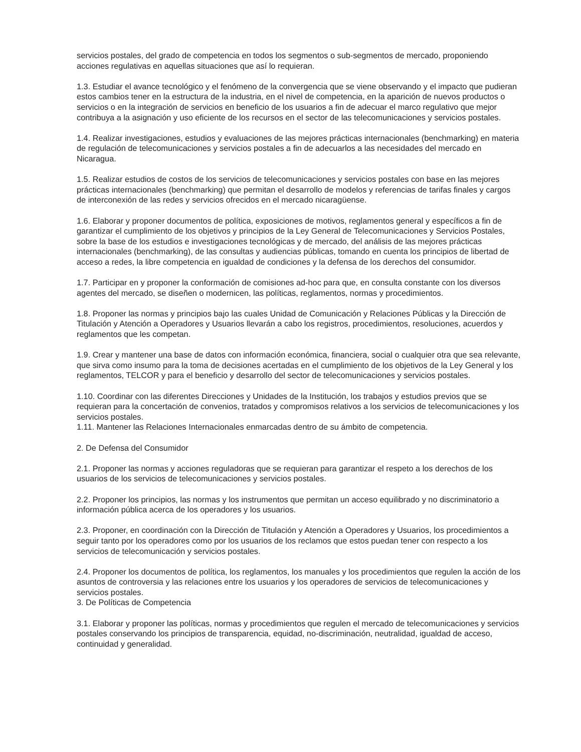servicios postales, del grado de competencia en todos los segmentos o sub-segmentos de mercado, proponiendo acciones regulativas en aquellas situaciones que así lo requieran.
1.3. Estudiar el avance tecnológico y el fenómeno de la convergencia que se viene observando y el impacto que pudieran estos cambios tener en la estructura de la industria, en el nivel de competencia, en la aparición de nuevos productos o servicios o en la integración de servicios en beneficio de los usuarios a fin de adecuar el marco regulativo que mejor contribuya a la asignación y uso eficiente de los recursos en el sector de las telecomunicaciones y servicios postales.
1.4. Realizar investigaciones, estudios y evaluaciones de las mejores prácticas internacionales (benchmarking) en materia de regulación de telecomunicaciones y servicios postales a fin de adecuarlos a las necesidades del mercado en Nicaragua.
1.5. Realizar estudios de costos de los servicios de telecomunicaciones y servicios postales con base en las mejores prácticas internacionales (benchmarking) que permitan el desarrollo de modelos y referencias de tarifas finales y cargos de interconexión de las redes y servicios ofrecidos en el mercado nicaragüense.
1.6. Elaborar y proponer documentos de política, exposiciones de motivos, reglamentos general y específicos a fin de garantizar el cumplimiento de los objetivos y principios de la Ley General de Telecomunicaciones y Servicios Postales, sobre la base de los estudios e investigaciones tecnológicas y de mercado, del análisis de las mejores prácticas internacionales (benchmarking), de las consultas y audiencias públicas, tomando en cuenta los principios de libertad de acceso a redes, la libre competencia en igualdad de condiciones y la defensa de los derechos del consumidor.
1.7. Participar en y proponer la conformación de comisiones ad-hoc para que, en consulta constante con los diversos agentes del mercado, se diseñen o modernicen, las políticas, reglamentos, normas y procedimientos.
1.8. Proponer las normas y principios bajo las cuales Unidad de Comunicación y Relaciones Públicas y la Dirección de Titulación y Atención a Operadores y Usuarios llevarán a cabo los registros, procedimientos, resoluciones, acuerdos y reglamentos que les competan.
1.9. Crear y mantener una base de datos con información económica, financiera, social o cualquier otra que sea relevante, que sirva como insumo para la toma de decisiones acertadas en el cumplimiento de los objetivos de la Ley General y los reglamentos, TELCOR y para el beneficio y desarrollo del sector de telecomunicaciones y servicios postales.
1.10. Coordinar con las diferentes Direcciones y Unidades de la Institución, los trabajos y estudios previos que se requieran para la concertación de convenios, tratados y compromisos relativos a los servicios de telecomunicaciones y los servicios postales.
1.11. Mantener las Relaciones Internacionales enmarcadas dentro de su ámbito de competencia.
2. De Defensa del Consumidor
2.1. Proponer las normas y acciones reguladoras que se requieran para garantizar el respeto a los derechos de los usuarios de los servicios de telecomunicaciones y servicios postales.
2.2. Proponer los principios, las normas y los instrumentos que permitan un acceso equilibrado y no discriminatorio a información pública acerca de los operadores y los usuarios.
2.3. Proponer, en coordinación con la Dirección de Titulación y Atención a Operadores y Usuarios, los procedimientos a seguir tanto por los operadores como por los usuarios de los reclamos que estos puedan tener con respecto a los servicios de telecomunicación y servicios postales.
2.4. Proponer los documentos de política, los reglamentos, los manuales y los procedimientos que regulen la acción de los asuntos de controversia y las relaciones entre los usuarios y los operadores de servicios de telecomunicaciones y servicios postales.
3. De Políticas de Competencia
3.1. Elaborar y proponer las políticas, normas y procedimientos que regulen el mercado de telecomunicaciones y servicios postales conservando los principios de transparencia, equidad, no-discriminación, neutralidad, igualdad de acceso, continuidad y generalidad.